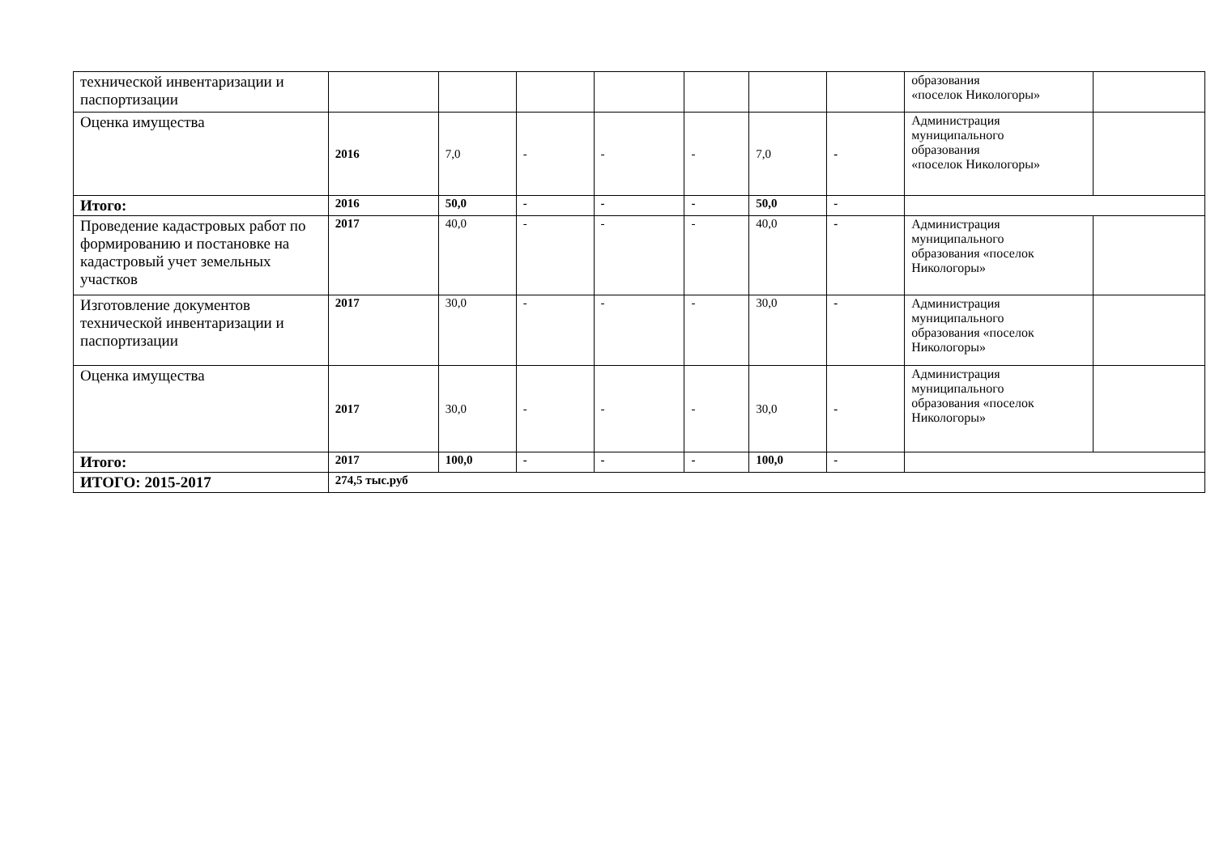| технической инвентаризации и паспортизации | | | | | | | | образования «поселок Никологоры» | |
| Оценка имущества | 2016 | 7,0 | - | - | - | 7,0 | - | Администрация муниципального образования «поселок Никологоры» | |
| Итого: | 2016 | 50,0 | - | - | - | 50,0 | - | | |
| Проведение кадастровых работ по формированию и постановке на кадастровый учет земельных участков | 2017 | 40,0 | - | - | - | 40,0 | - | Администрация муниципального образования «поселок Никологоры» | |
| Изготовление документов технической инвентаризации и паспортизации | 2017 | 30,0 | - | - | - | 30,0 | - | Администрация муниципального образования «поселок Никологоры» | |
| Оценка имущества | 2017 | 30,0 | - | - | - | 30,0 | - | Администрация муниципального образования «поселок Никологоры» | |
| Итого: | 2017 | 100,0 | - | - | - | 100,0 | - | | |
| ИТОГО: 2015-2017 | 274,5 тыс.руб | | | | | | | | |